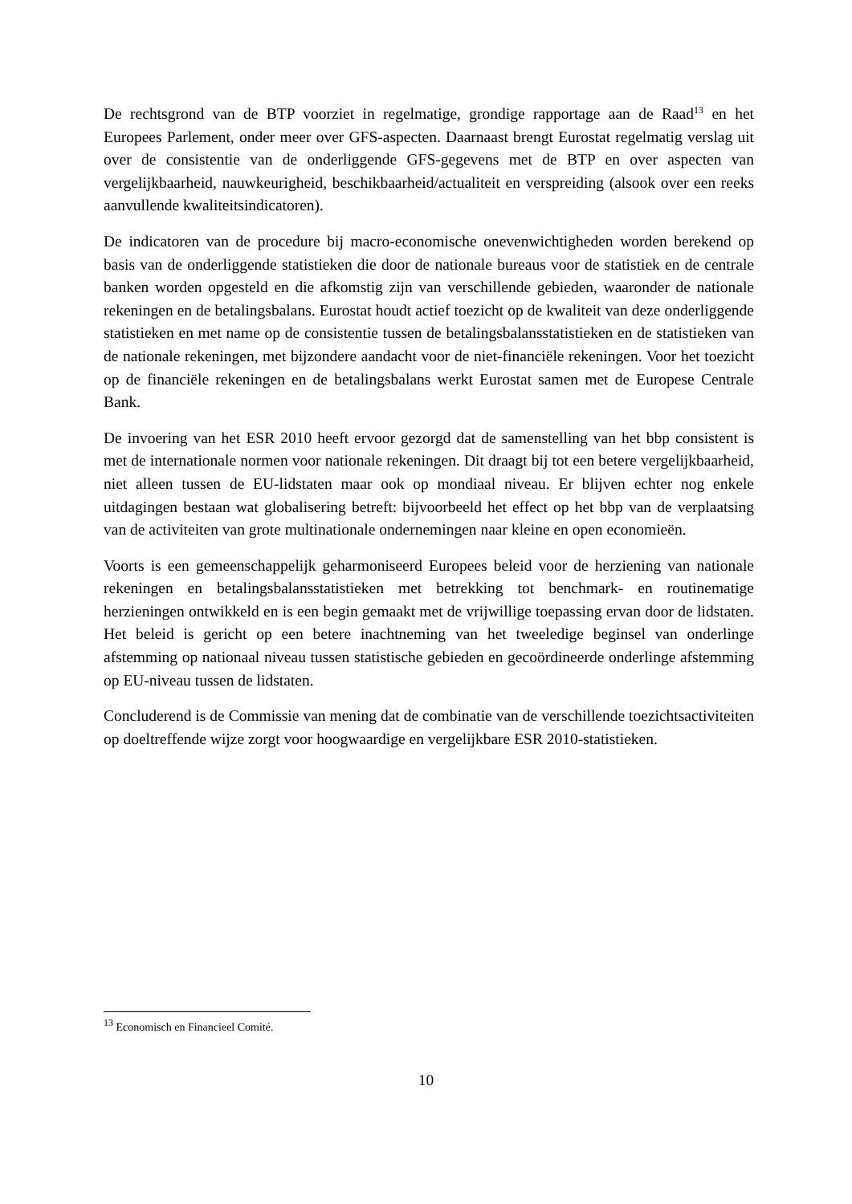De rechtsgrond van de BTP voorziet in regelmatige, grondige rapportage aan de Raad<sup>13</sup> en het Europees Parlement, onder meer over GFS-aspecten. Daarnaast brengt Eurostat regelmatig verslag uit over de consistentie van de onderliggende GFS-gegevens met de BTP en over aspecten van vergelijkbaarheid, nauwkeurigheid, beschikbaarheid/actualiteit en verspreiding (alsook over een reeks aanvullende kwaliteitsindicatoren).
De indicatoren van de procedure bij macro-economische onevenwichtigheden worden berekend op basis van de onderliggende statistieken die door de nationale bureaus voor de statistiek en de centrale banken worden opgesteld en die afkomstig zijn van verschillende gebieden, waaronder de nationale rekeningen en de betalingsbalans. Eurostat houdt actief toezicht op de kwaliteit van deze onderliggende statistieken en met name op de consistentie tussen de betalingsbalansstatistieken en de statistieken van de nationale rekeningen, met bijzondere aandacht voor de niet-financiële rekeningen. Voor het toezicht op de financiële rekeningen en de betalingsbalans werkt Eurostat samen met de Europese Centrale Bank.
De invoering van het ESR 2010 heeft ervoor gezorgd dat de samenstelling van het bbp consistent is met de internationale normen voor nationale rekeningen. Dit draagt bij tot een betere vergelijkbaarheid, niet alleen tussen de EU-lidstaten maar ook op mondiaal niveau. Er blijven echter nog enkele uitdagingen bestaan wat globalisering betreft: bijvoorbeeld het effect op het bbp van de verplaatsing van de activiteiten van grote multinationale ondernemingen naar kleine en open economieën.
Voorts is een gemeenschappelijk geharmoniseerd Europees beleid voor de herziening van nationale rekeningen en betalingsbalansstatistieken met betrekking tot benchmark- en routinematige herzieningen ontwikkeld en is een begin gemaakt met de vrijwillige toepassing ervan door de lidstaten. Het beleid is gericht op een betere inachtneming van het tweeledige beginsel van onderlinge afstemming op nationaal niveau tussen statistische gebieden en gecoördineerde onderlinge afstemming op EU-niveau tussen de lidstaten.
Concluderend is de Commissie van mening dat de combinatie van de verschillende toezichtsactiviteiten op doeltreffende wijze zorgt voor hoogwaardige en vergelijkbare ESR 2010-statistieken.
<sup>13</sup> Economisch en Financieel Comité.
10